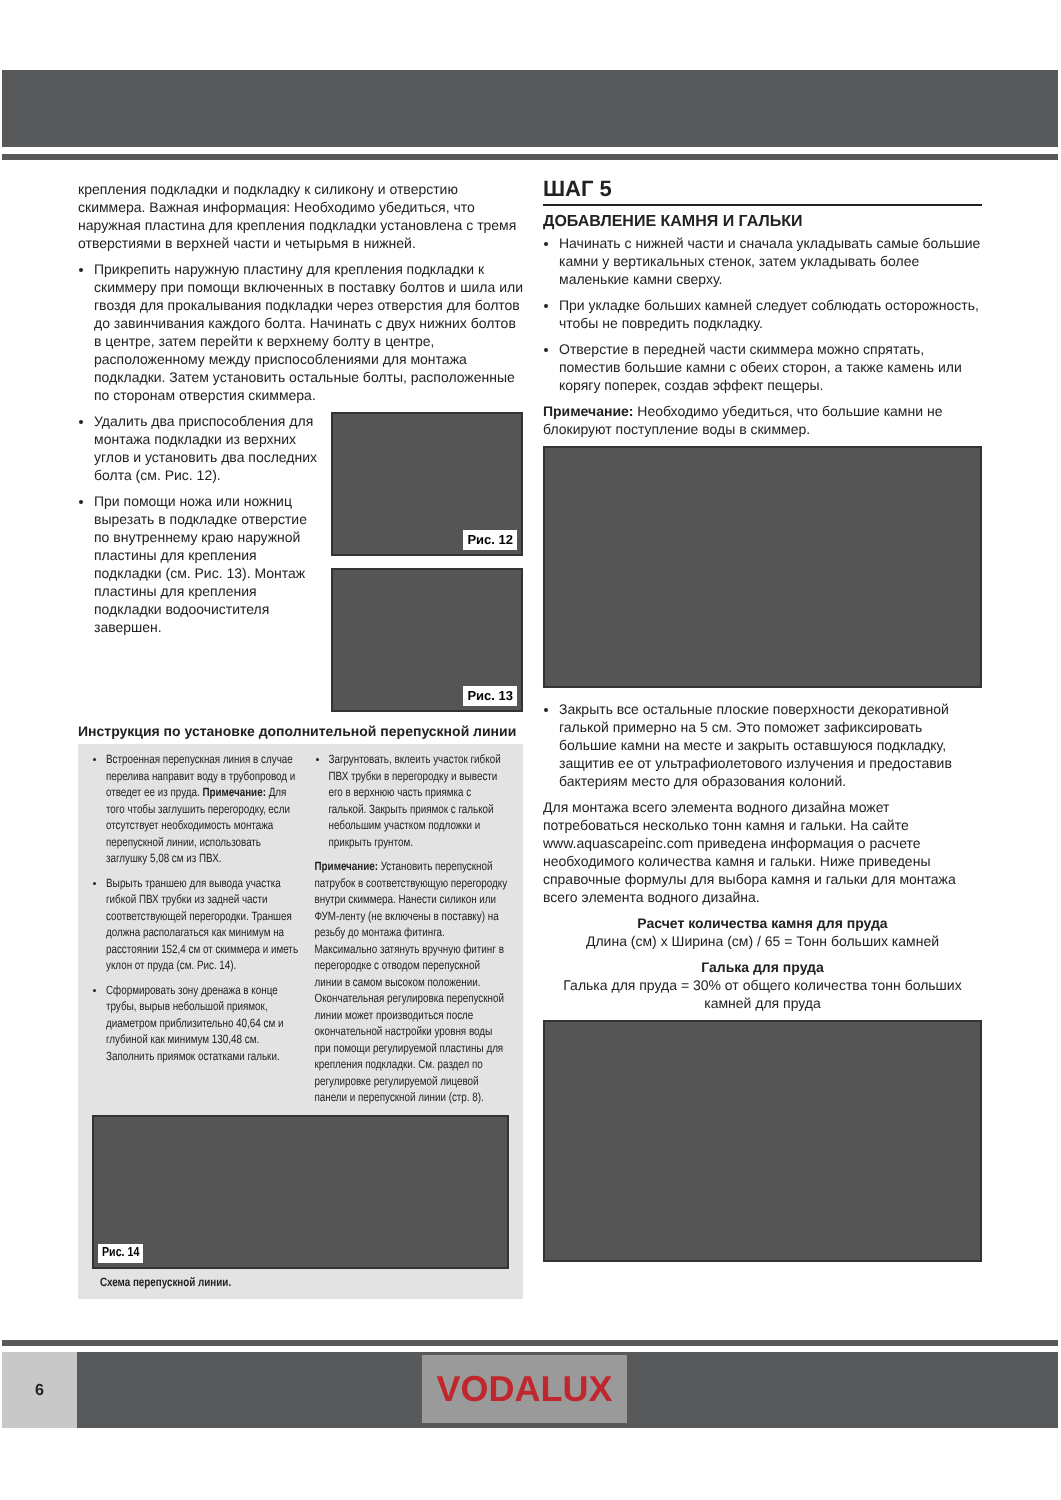крепления подкладки и подкладку к силикону и отверстию скиммера. Важная информация: Необходимо убедиться, что наружная пластина для крепления подкладки установлена с тремя отверстиями в верхней части и четырьмя в нижней.
Прикрепить наружную пластину для крепления подкладки к скиммеру при помощи включенных в поставку болтов и шила или гвоздя для прокалывания подкладки через отверстия для болтов до завинчивания каждого болта. Начинать с двух нижних болтов в центре, затем перейти к верхнему болту в центре, расположенному между приспособлениями для монтажа подкладки. Затем установить остальные болты, расположенные по сторонам отверстия скиммера.
Удалить два приспособления для монтажа подкладки из верхних углов и установить два последних болта (см. Рис. 12).
При помощи ножа или ножниц вырезать в подкладке отверстие по внутреннему краю наружной пластины для крепления подкладки (см. Рис. 13). Монтаж пластины для крепления подкладки водоочистителя завершен.
Рис. 12
Рис. 13
Инструкция по установке дополнительной перепускной линии
Встроенная перепускная линия в случае перелива направит воду в трубопровод и отведет ее из пруда. Примечание: Для того чтобы заглушить перегородку, если отсутствует необходимость монтажа перепускной линии, использовать заглушку 5,08 см из ПВХ.
Вырыть траншею для вывода участка гибкой ПВХ трубки из задней части соответствующей перегородки. Траншея должна располагаться как минимум на расстоянии 152,4 см от скиммера и иметь уклон от пруда (см. Рис. 14).
Сформировать зону дренажа в конце трубы, вырыв небольшой приямок, диаметром приблизительно 40,64 см и глубиной как минимум 130,48 см. Заполнить приямок остатками гальки.
Загрунтовать, вклеить участок гибкой ПВХ трубки в перегородку и вывести его в верхнюю часть приямка с галькой. Закрыть приямок с галькой небольшим участком подложки и прикрыть грунтом.
Примечание: Установить перепускной патрубок в соответствующую перегородку внутри скиммера. Нанести силикон или ФУМ-ленту (не включены в поставку) на резьбу до монтажа фитинга. Максимально затянуть вручную фитинг в перегородке с отводом перепускной линии в самом высоком положении. Окончательная регулировка перепускной линии может производиться после окончательной настройки уровня воды при помощи регулируемой пластины для крепления подкладки. См. раздел по регулировке регулируемой лицевой панели и перепускной линии (стр. 8).
Рис. 14
Схема перепускной линии.
ШАГ 5
ДОБАВЛЕНИЕ КАМНЯ И ГАЛЬКИ
Начинать с нижней части и сначала укладывать самые большие камни у вертикальных стенок, затем укладывать более маленькие камни сверху.
При укладке больших камней следует соблюдать осторожность, чтобы не повредить подкладку.
Отверстие в передней части скиммера можно спрятать, поместив большие камни с обеих сторон, а также камень или корягу поперек, создав эффект пещеры.
Примечание: Необходимо убедиться, что большие камни не блокируют поступление воды в скиммер.
Закрыть все остальные плоские поверхности декоративной галькой примерно на 5 см. Это поможет зафиксировать большие камни на месте и закрыть оставшуюся подкладку, защитив ее от ультрафиолетового излучения и предоставив бактериям место для образования колоний.
Для монтажа всего элемента водного дизайна может потребоваться несколько тонн камня и гальки. На сайте www.aquascapeinc.com приведена информация о расчете необходимого количества камня и гальки. Ниже приведены справочные формулы для выбора камня и гальки для монтажа всего элемента водного дизайна.
Расчет количества камня для пруда
Длина (см) x Ширина (см) / 65 = Тонн больших камней
Галька для пруда
Галька для пруда = 30% от общего количества тонн больших камней для пруда
6
VODALUX